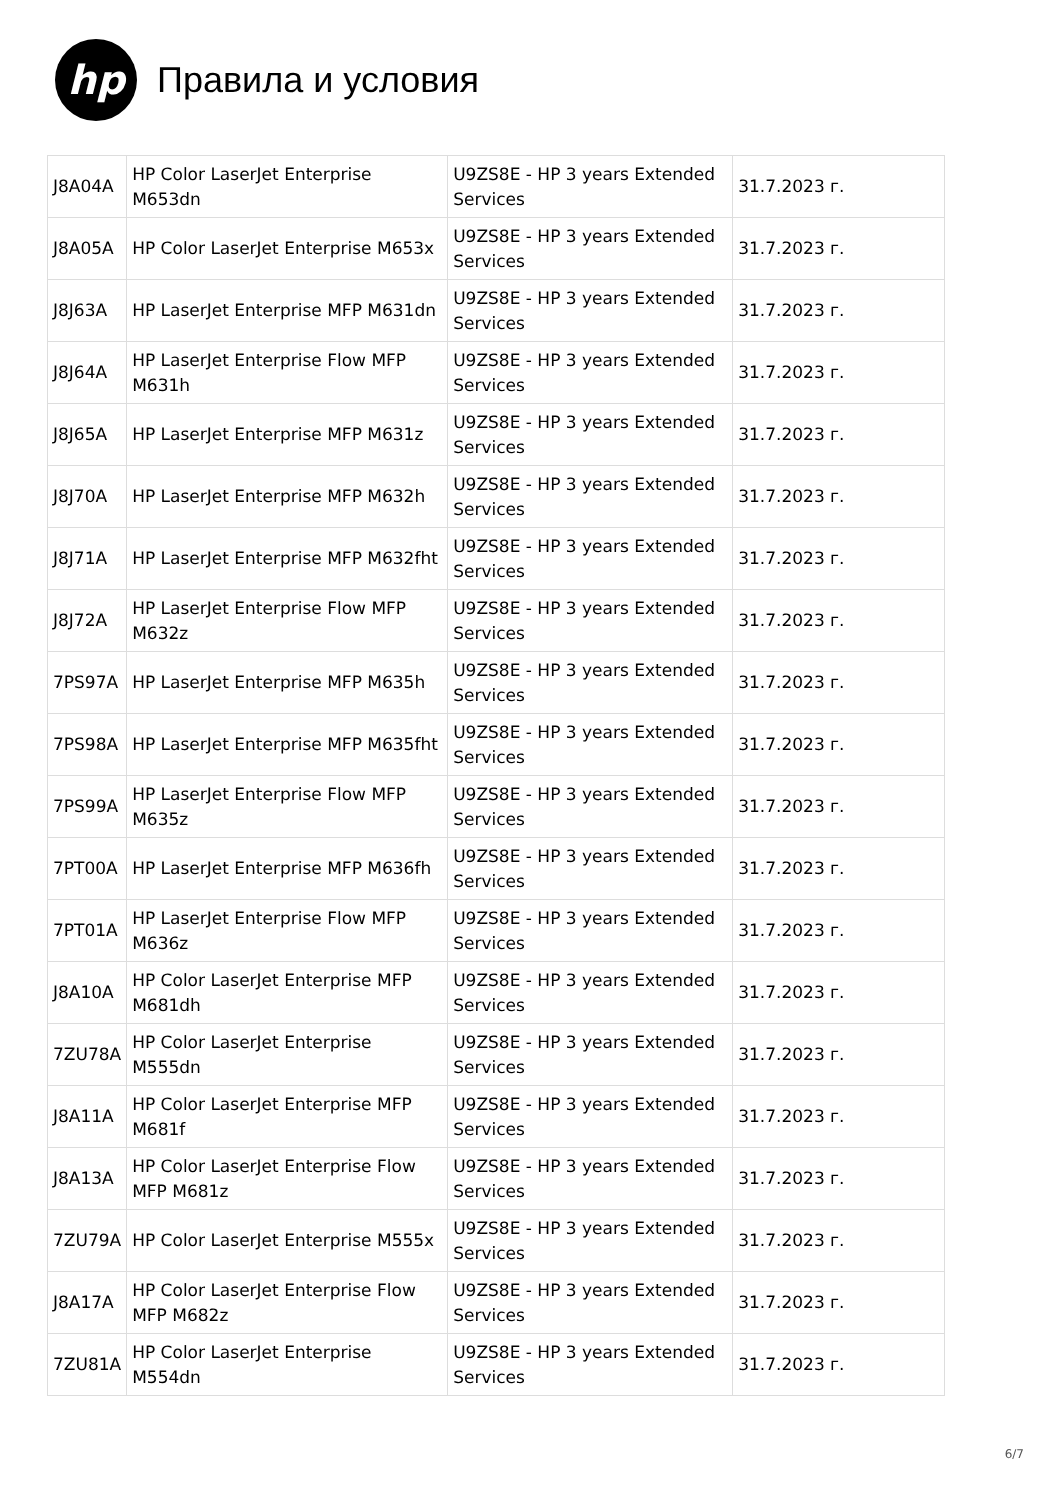hp
Правила и условия
| J8A04A | HP Color LaserJet Enterprise M653dn | U9ZS8E - HP 3 years Extended Services | 31.7.2023 г. |
| J8A05A | HP Color LaserJet Enterprise M653x | U9ZS8E - HP 3 years Extended Services | 31.7.2023 г. |
| J8J63A | HP LaserJet Enterprise MFP M631dn | U9ZS8E - HP 3 years Extended Services | 31.7.2023 г. |
| J8J64A | HP LaserJet Enterprise Flow MFP M631h | U9ZS8E - HP 3 years Extended Services | 31.7.2023 г. |
| J8J65A | HP LaserJet Enterprise MFP M631z | U9ZS8E - HP 3 years Extended Services | 31.7.2023 г. |
| J8J70A | HP LaserJet Enterprise MFP M632h | U9ZS8E - HP 3 years Extended Services | 31.7.2023 г. |
| J8J71A | HP LaserJet Enterprise MFP M632fht | U9ZS8E - HP 3 years Extended Services | 31.7.2023 г. |
| J8J72A | HP LaserJet Enterprise Flow MFP M632z | U9ZS8E - HP 3 years Extended Services | 31.7.2023 г. |
| 7PS97A | HP LaserJet Enterprise MFP M635h | U9ZS8E - HP 3 years Extended Services | 31.7.2023 г. |
| 7PS98A | HP LaserJet Enterprise MFP M635fht | U9ZS8E - HP 3 years Extended Services | 31.7.2023 г. |
| 7PS99A | HP LaserJet Enterprise Flow MFP M635z | U9ZS8E - HP 3 years Extended Services | 31.7.2023 г. |
| 7PT00A | HP LaserJet Enterprise MFP M636fh | U9ZS8E - HP 3 years Extended Services | 31.7.2023 г. |
| 7PT01A | HP LaserJet Enterprise Flow MFP M636z | U9ZS8E - HP 3 years Extended Services | 31.7.2023 г. |
| J8A10A | HP Color LaserJet Enterprise MFP M681dh | U9ZS8E - HP 3 years Extended Services | 31.7.2023 г. |
| 7ZU78A | HP Color LaserJet Enterprise M555dn | U9ZS8E - HP 3 years Extended Services | 31.7.2023 г. |
| J8A11A | HP Color LaserJet Enterprise MFP M681f | U9ZS8E - HP 3 years Extended Services | 31.7.2023 г. |
| J8A13A | HP Color LaserJet Enterprise Flow MFP M681z | U9ZS8E - HP 3 years Extended Services | 31.7.2023 г. |
| 7ZU79A | HP Color LaserJet Enterprise M555x | U9ZS8E - HP 3 years Extended Services | 31.7.2023 г. |
| J8A17A | HP Color LaserJet Enterprise Flow MFP M682z | U9ZS8E - HP 3 years Extended Services | 31.7.2023 г. |
| 7ZU81A | HP Color LaserJet Enterprise M554dn | U9ZS8E - HP 3 years Extended Services | 31.7.2023 г. |
6/7